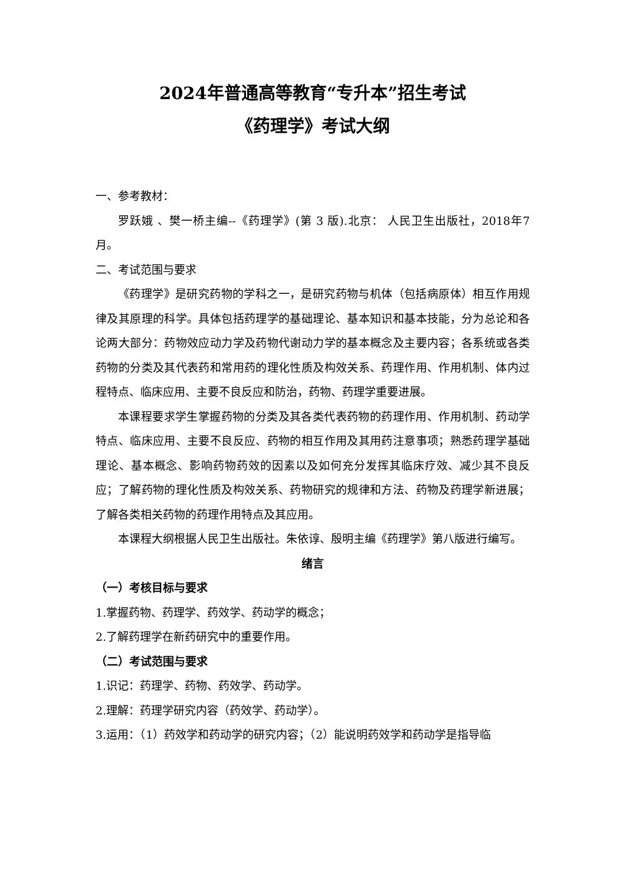2024年普通高等教育“专升本”招生考试
《药理学》考试大纲
一、参考教材：
罗跃娥 、樊一桥主编--《药理学》(第 3 版).北京： 人民卫生出版社，2018年7月。
二、考试范围与要求
《药理学》是研究药物的学科之一，是研究药物与机体（包括病原体）相互作用规律及其原理的科学。具体包括药理学的基础理论、基本知识和基本技能，分为总论和各论两大部分：药物效应动力学及药物代谢动力学的基本概念及主要内容；各系统或各类药物的分类及其代表药和常用药的理化性质及构效关系、药理作用、作用机制、体内过程特点、临床应用、主要不良反应和防治，药物、药理学重要进展。
本课程要求学生掌握药物的分类及其各类代表药物的药理作用、作用机制、药动学特点、临床应用、主要不良反应、药物的相互作用及其用药注意事项；熟悉药理学基础理论、基本概念、影响药物药效的因素以及如何充分发挥其临床疗效、减少其不良反应；了解药物的理化性质及构效关系、药物研究的规律和方法、药物及药理学新进展；了解各类相关药物的药理作用特点及其应用。
本课程大纲根据人民卫生出版社。朱依谆、殷明主编《药理学》第八版进行编写。
绪言
（一）考核目标与要求
1.掌握药物、药理学、药效学、药动学的概念；
2.了解药理学在新药研究中的重要作用。
（二）考试范围与要求
1.识记：药理学、药物、药效学、药动学。
2.理解：药理学研究内容（药效学、药动学）。
3.运用：（1）药效学和药动学的研究内容；（2）能说明药效学和药动学是指导临